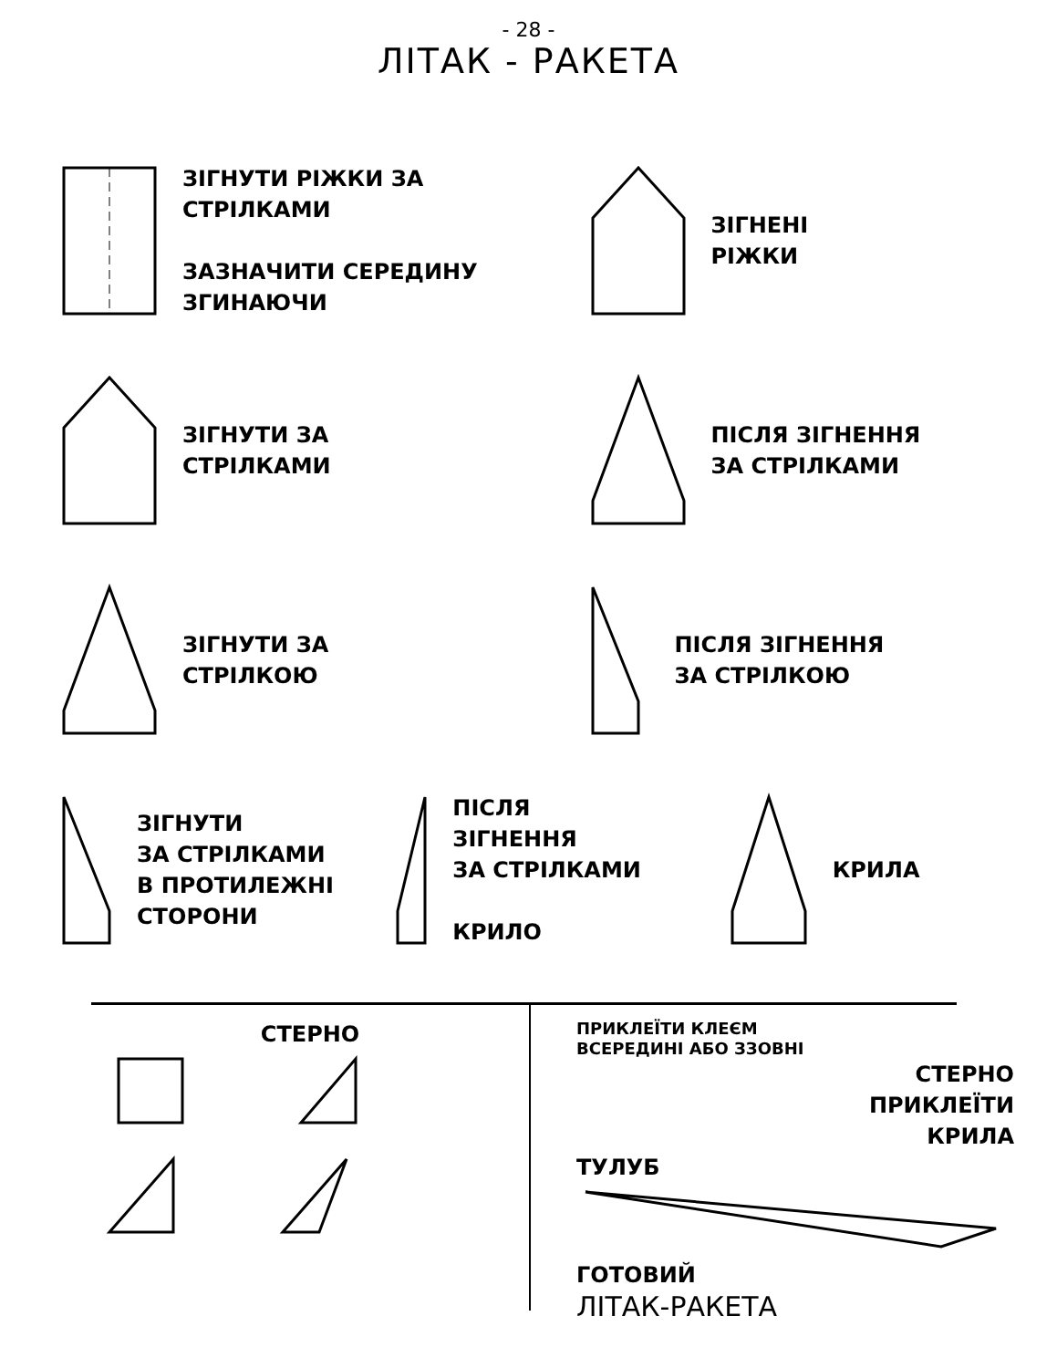- 28 -
ЛІТАК - РАКЕТА
ЗІГНУТИ РІЖКИ ЗА СТРІЛКАМИ
ЗАЗНАЧИТИ СЕРЕДИНУ ЗГИНАЮЧИ
ЗІГНЕНІ
РІЖКИ
ЗІГНУТИ ЗА
СТРІЛКАМИ
ПІСЛЯ ЗІГНЕННЯ
ЗА СТРІЛКАМИ
ЗІГНУТИ ЗА
СТРІЛКОЮ
ПІСЛЯ ЗІГНЕННЯ
ЗА СТРІЛКОЮ
ЗІГНУТИ
ЗА СТРІЛКАМИ
В ПРОТИЛЕЖНІ
СТОРОНИ
ПІСЛЯ
ЗІГНЕННЯ
ЗА СТРІЛКАМИ
КРИЛО
КРИЛА
СТЕРНО
ПРИКЛЕЇТИ КЛЕЄМ
ВСЕРЕДИНІ АБО ЗЗОВНІ
СТЕРНО
ПРИКЛЕЇТИ
КРИЛА
ТУЛУБ
ГОТОВИЙ
ЛІТАК-РАКЕТА